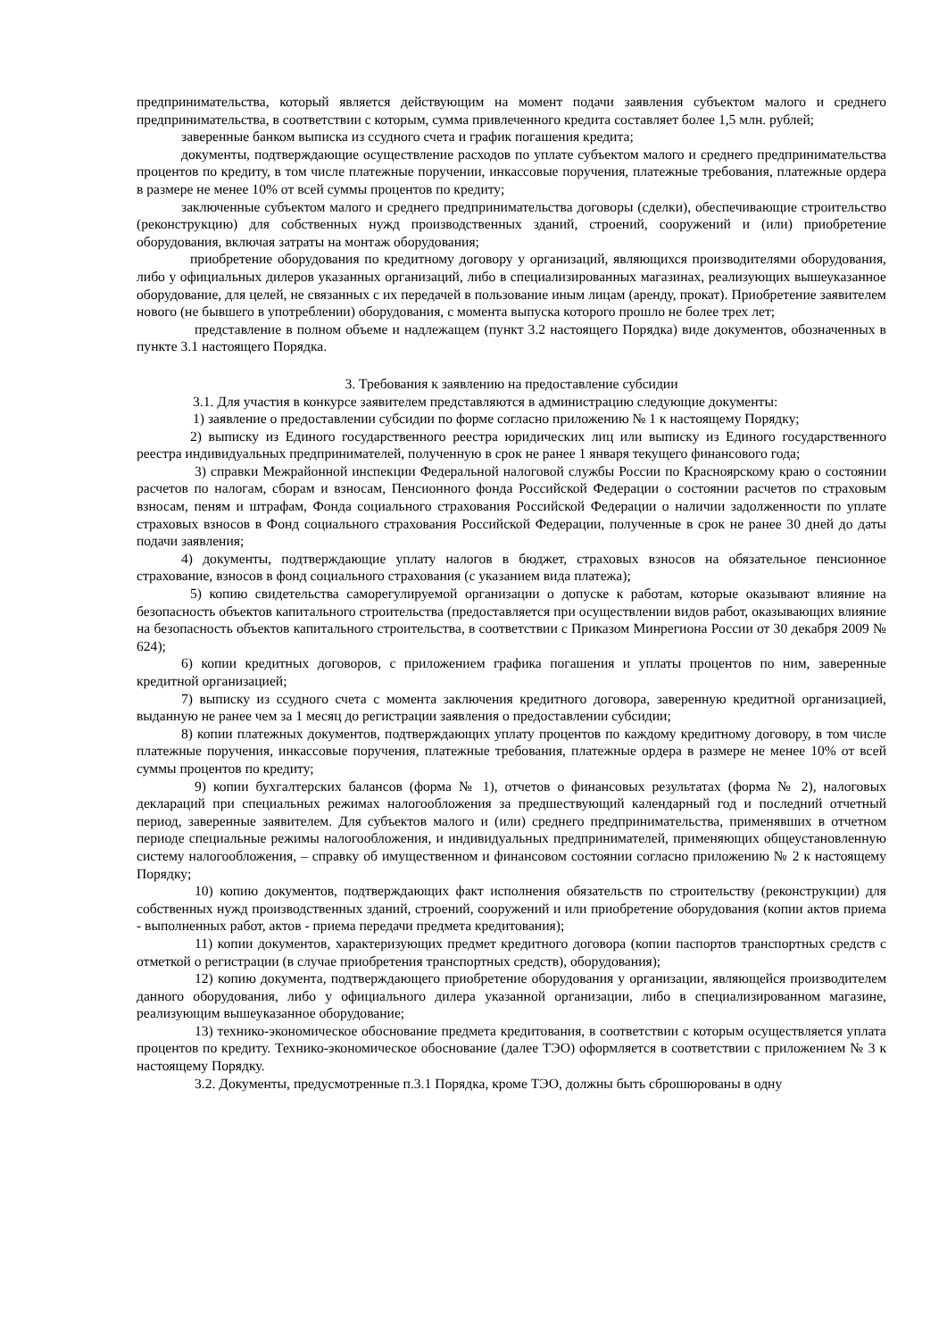предпринимательства, который является действующим на момент подачи заявления субъектом малого и среднего предпринимательства, в соответствии с которым, сумма привлеченного кредита составляет более 1,5 млн. рублей;
заверенные банком выписка из ссудного счета и график погашения кредита;
документы, подтверждающие осуществление расходов по уплате субъектом малого и среднего предпринимательства процентов по кредиту, в том числе платежные поручении, инкассовые поручения, платежные требования, платежные ордера в размере не менее 10% от всей суммы процентов по кредиту;
заключенные субъектом малого и среднего предпринимательства договоры (сделки), обеспечивающие строительство (реконструкцию) для собственных нужд производственных зданий, строений, сооружений и (или) приобретение оборудования, включая затраты на монтаж оборудования;
приобретение оборудования по кредитному договору у организаций, являющихся производителями оборудования, либо у официальных дилеров указанных организаций, либо в специализированных магазинах, реализующих вышеуказанное оборудование, для целей, не связанных с их передачей в пользование иным лицам (аренду, прокат). Приобретение заявителем нового (не бывшего в употреблении) оборудования, с момента выпуска которого прошло не более трех лет;
представление в полном объеме и надлежащем (пункт 3.2 настоящего Порядка) виде документов, обозначенных в пункте 3.1 настоящего Порядка.
3. Требования к заявлению на предоставление субсидии
3.1. Для участия в конкурсе заявителем представляются в администрацию следующие документы:
1) заявление о предоставлении субсидии по форме согласно приложению № 1 к настоящему Порядку;
2) выписку из Единого государственного реестра юридических лиц или выписку из Единого государственного реестра индивидуальных предпринимателей, полученную в срок не ранее 1 января текущего финансового года;
3) справки Межрайонной инспекции Федеральной налоговой службы России по Красноярскому краю о состоянии расчетов по налогам, сборам и взносам, Пенсионного фонда Российской Федерации о состоянии расчетов по страховым взносам, пеням и штрафам, Фонда социального страхования Российской Федерации о наличии задолженности по уплате страховых взносов в Фонд социального страхования Российской Федерации, полученные в срок не ранее 30 дней до даты подачи заявления;
4) документы, подтверждающие уплату налогов в бюджет, страховых взносов на обязательное пенсионное страхование, взносов в фонд социального страхования (с указанием вида платежа);
5) копию свидетельства саморегулируемой организации о допуске к работам, которые оказывают влияние на безопасность объектов капитального строительства (предоставляется при осуществлении видов работ, оказывающих влияние на безопасность объектов капитального строительства, в соответствии с Приказом Минрегиона России от 30 декабря 2009 № 624);
6) копии кредитных договоров, с приложением графика погашения и уплаты процентов по ним, заверенные кредитной организацией;
7) выписку из ссудного счета с момента заключения кредитного договора, заверенную кредитной организацией, выданную не ранее чем за 1 месяц до регистрации заявления о предоставлении субсидии;
8) копии платежных документов, подтверждающих уплату процентов по каждому кредитному договору, в том числе платежные поручения, инкассовые поручения, платежные требования, платежные ордера в размере не менее 10% от всей суммы процентов по кредиту;
9) копии бухгалтерских балансов (форма № 1), отчетов о финансовых результатах (форма № 2), налоговых деклараций при специальных режимах налогообложения за предшествующий календарный год и последний отчетный период, заверенные заявителем. Для субъектов малого и (или) среднего предпринимательства, применявших в отчетном периоде специальные режимы налогообложения, и индивидуальных предпринимателей, применяющих общеустановленную систему налогообложения, – справку об имущественном и финансовом состоянии согласно приложению № 2 к настоящему Порядку;
10) копию документов, подтверждающих факт исполнения обязательств по строительству (реконструкции) для собственных нужд производственных зданий, строений, сооружений и или приобретение оборудования (копии актов приема - выполненных работ, актов - приема передачи предмета кредитования);
11) копии документов, характеризующих предмет кредитного договора (копии паспортов транспортных средств с отметкой о регистрации (в случае приобретения транспортных средств), оборудования);
12) копию документа, подтверждающего приобретение оборудования у организации, являющейся производителем данного оборудования, либо у официального дилера указанной организации, либо в специализированном магазине, реализующим вышеуказанное оборудование;
13) технико-экономическое обоснование предмета кредитования, в соответствии с которым осуществляется уплата процентов по кредиту. Технико-экономическое обоснование (далее ТЭО) оформляется в соответствии с приложением № 3 к настоящему Порядку.
3.2. Документы, предусмотренные п.3.1 Порядка, кроме ТЭО, должны быть сброшюрованы в одну